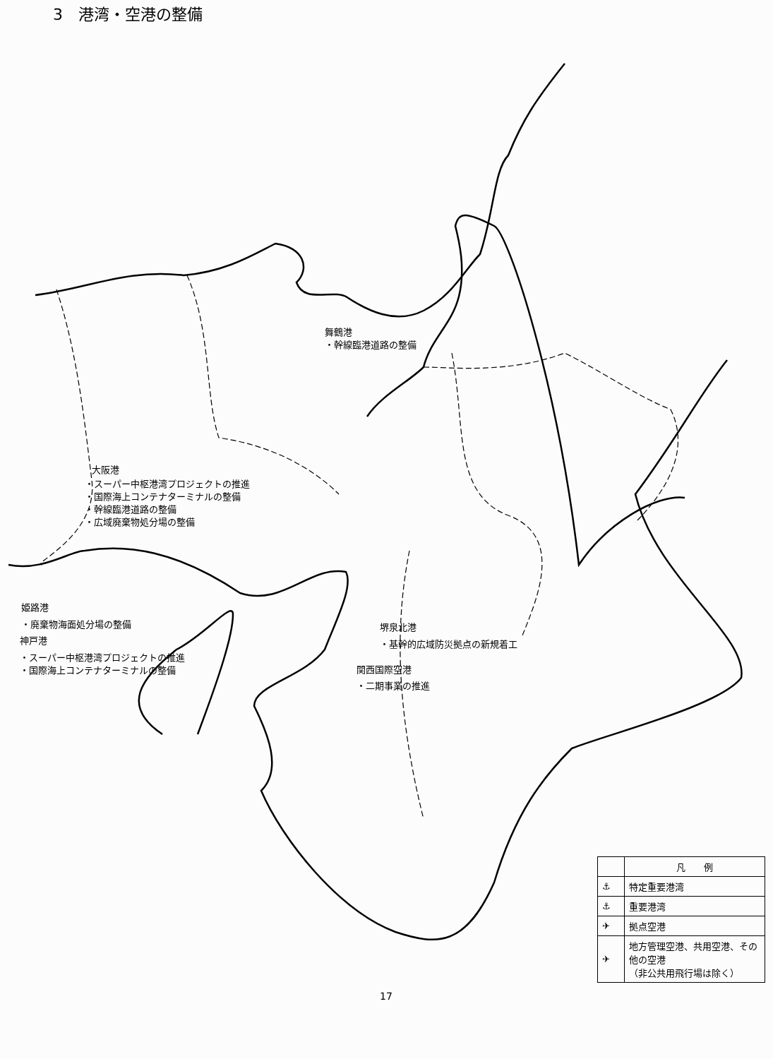3　港湾・空港の整備
舞鶴港
・幹線臨港道路の整備
大阪港
・スーパー中枢港湾プロジェクトの推進
・国際海上コンテナターミナルの整備
・幹線臨港道路の整備
・広域廃棄物処分場の整備
姫路港
・廃棄物海面処分場の整備
神戸港
・スーパー中枢港湾プロジェクトの推進
・国際海上コンテナターミナルの整備
堺泉北港
・基幹的広域防災拠点の新規着工
関西国際空港
・二期事業の推進
17
| | 凡 例 |
| --- | --- |
| ⚓ | 特定重要港湾 |
| ⚓ | 重要港湾 |
| ✈ | 拠点空港 |
| ✈ | 地方管理空港、共用空港、その他の空港 （非公共用飛行場は除く） |